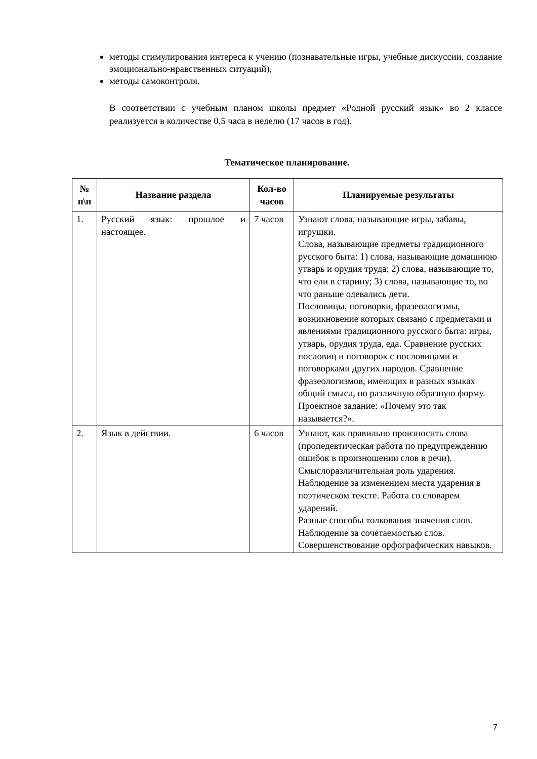методы стимулирования интереса к учению (познавательные игры, учебные дискуссии, создание эмоционально-нравственных ситуаций),
методы самоконтроля.
В соответствии с учебным планом школы предмет «Родной русский язык» во 2 классе реализуется в количестве 0,5 часа в неделю (17 часов в год).
Тематическое планирование.
| № п\п | Название раздела | Кол-во часов | Планируемые результаты |
| --- | --- | --- | --- |
| 1. | Русский язык: прошлое и настоящее. | 7 часов | Узнают слова, называющие игры, забавы, игрушки. Слова, называющие предметы традиционного русского быта: 1) слова, называющие домашнюю утварь и орудия труда; 2) слова, называющие то, что ели в старину; 3) слова, называющие то, во что раньше одевались дети. Пословицы, поговорки, фразеологизмы, возникновение которых связано с предметами и явлениями традиционного русского быта: игры, утварь, орудия труда, еда. Сравнение русских пословиц и поговорок с пословицами и поговорками других народов. Сравнение фразеологизмов, имеющих в разных языках общий смысл, но различную образную форму. Проектное задание: «Почему это так называется?». |
| 2. | Язык в действии. | 6 часов | Узнают, как правильно произносить слова (пропедевтическая работа по предупреждению ошибок в произношении слов в речи). Смыслоразличительная роль ударения. Наблюдение за изменением места ударения в поэтическом тексте. Работа со словарем ударений. Разные способы толкования значения слов. Наблюдение за сочетаемостью слов. Совершенствование орфографических навыков. |
7